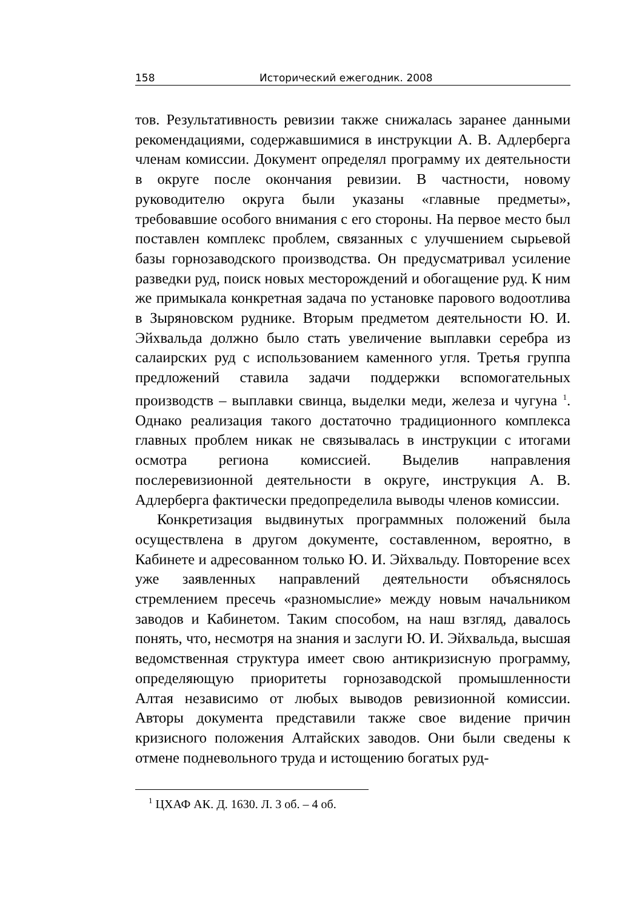158 Исторический ежегодник. 2008
тов. Результативность ревизии также снижалась заранее данными рекомендациями, содержавшимися в инструкции А. В. Адлерберга членам комиссии. Документ определял программу их деятельности в округе после окончания ревизии. В частности, новому руководителю округа были указаны «главные предметы», требовавшие особого внимания с его стороны. На первое место был поставлен комплекс проблем, связанных с улучшением сырьевой базы горнозаводского производства. Он предусматривал усиление разведки руд, поиск новых месторождений и обогащение руд. К ним же примыкала конкретная задача по установке парового водоотлива в Зыряновском руднике. Вторым предметом деятельности Ю. И. Эйхвальда должно было стать увеличение выплавки серебра из салаирских руд с использованием каменного угля. Третья группа предложений ставила задачи поддержки вспомогательных производств – выплавки свинца, выделки меди, железа и чугуна <sup>1</sup>. Однако реализация такого достаточно традиционного комплекса главных проблем никак не связывалась в инструкции с итогами осмотра региона комиссией. Выделив направления послеревизионной деятельности в округе, инструкция А. В. Адлерберга фактически предопределила выводы членов комиссии.
Конкретизация выдвинутых программных положений была осуществлена в другом документе, составленном, вероятно, в Кабинете и адресованном только Ю. И. Эйхвальду. Повторение всех уже заявленных направлений деятельности объяснялось стремлением пресечь «разномыслие» между новым начальником заводов и Кабинетом. Таким способом, на наш взгляд, давалось понять, что, несмотря на знания и заслуги Ю. И. Эйхвальда, высшая ведомственная структура имеет свою антикризисную программу, определяющую приоритеты горнозаводской промышленности Алтая независимо от любых выводов ревизионной комиссии. Авторы документа представили также свое видение причин кризисного положения Алтайских заводов. Они были сведены к отмене подневольного труда и истощению богатых руд-
<sup>1</sup> ЦХАФ АК. Д. 1630. Л. 3 об. – 4 об.